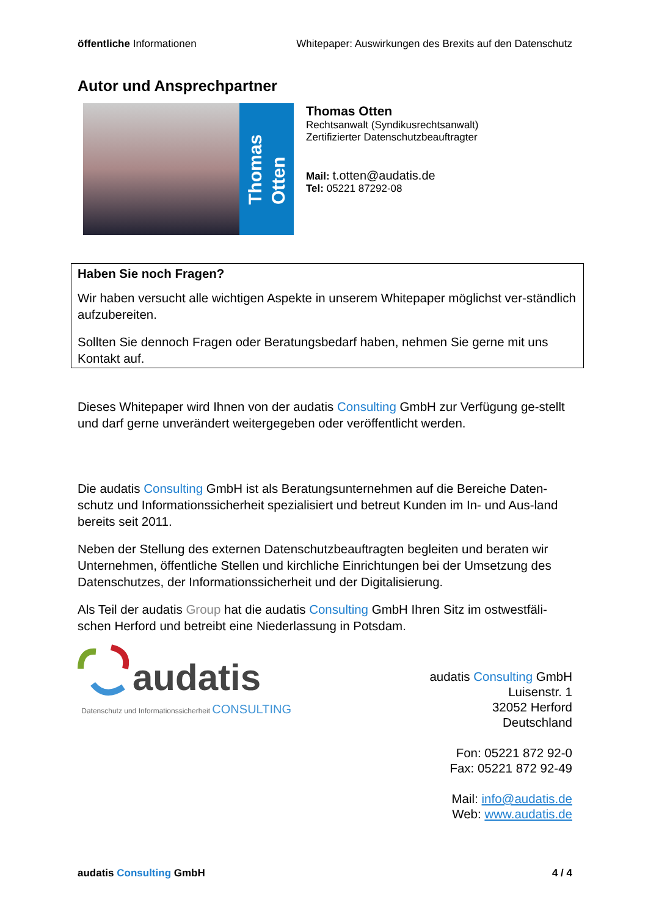öffentliche Informationen Whitepaper: Auswirkungen des Brexits auf den Datenschutz
Autor und Ansprechpartner
Thomas
Otten
Thomas Otten
Rechtsanwalt (Syndikusrechtsanwalt)
Zertifizierter Datenschutzbeauftragter
Mail: t.otten@audatis.de
Tel: 05221 87292-08
Haben Sie noch Fragen?
Wir haben versucht alle wichtigen Aspekte in unserem Whitepaper möglichst ver-ständlich aufzubereiten.
Sollten Sie dennoch Fragen oder Beratungsbedarf haben, nehmen Sie gerne mit uns Kontakt auf.
Dieses Whitepaper wird Ihnen von der audatis Consulting GmbH zur Verfügung ge-stellt und darf gerne unverändert weitergegeben oder veröffentlicht werden.
Die audatis Consulting GmbH ist als Beratungsunternehmen auf die Bereiche Daten-schutz und Informationssicherheit spezialisiert und betreut Kunden im In- und Aus-land bereits seit 2011.
Neben der Stellung des externen Datenschutzbeauftragten begleiten und beraten wir Unternehmen, öffentliche Stellen und kirchliche Einrichtungen bei der Umsetzung des Datenschutzes, der Informationssicherheit und der Digitalisierung.
Als Teil der audatis Group hat die audatis Consulting GmbH Ihren Sitz im ostwestfäli-schen Herford und betreibt eine Niederlassung in Potsdam.
audatis
Datenschutz und Informationssicherheit CONSULTING
audatis Consulting GmbH
Luisenstr. 1
32052 Herford
Deutschland
Fon: 05221 872 92-0
Fax: 05221 872 92-49
Mail: info@audatis.de
Web: www.audatis.de
audatis Consulting GmbH 4 / 4